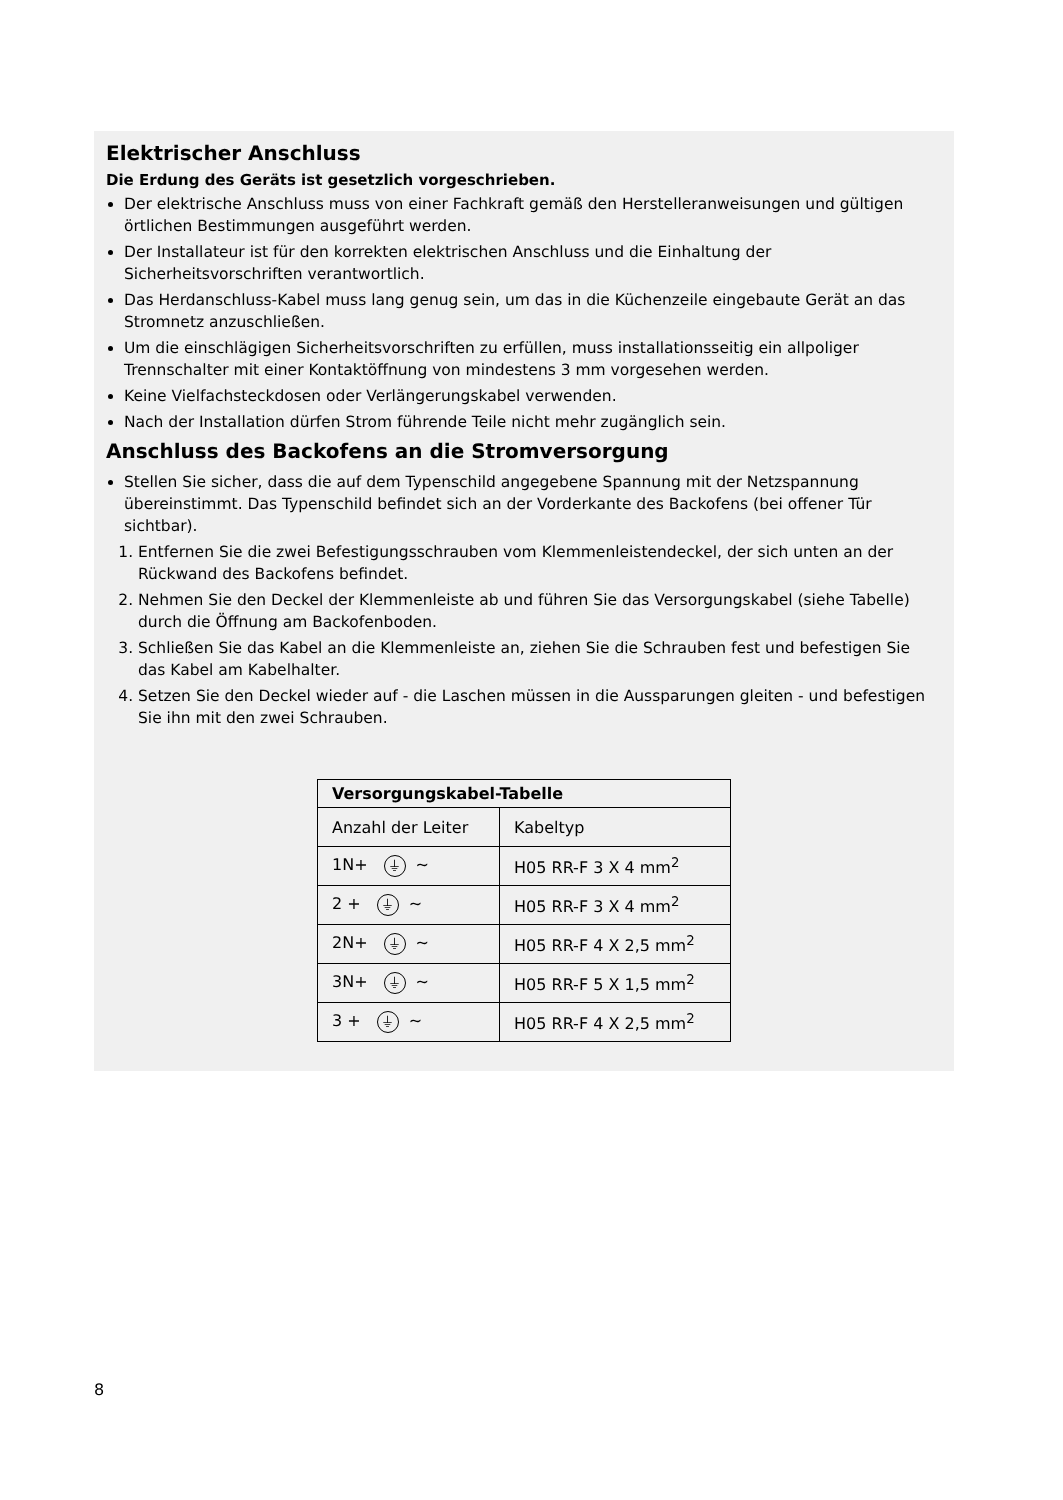Elektrischer Anschluss
Die Erdung des Geräts ist gesetzlich vorgeschrieben.
Der elektrische Anschluss muss von einer Fachkraft gemäß den Herstelleranweisungen und gültigen örtlichen Bestimmungen ausgeführt werden.
Der Installateur ist für den korrekten elektrischen Anschluss und die Einhaltung der Sicherheitsvorschriften verantwortlich.
Das Herdanschluss-Kabel muss lang genug sein, um das in die Küchenzeile eingebaute Gerät an das Stromnetz anzuschließen.
Um die einschlägigen Sicherheitsvorschriften zu erfüllen, muss installationsseitig ein allpoliger Trennschalter mit einer Kontaktöffnung von mindestens 3 mm vorgesehen werden.
Keine Vielfachsteckdosen oder Verlängerungskabel verwenden.
Nach der Installation dürfen Strom führende Teile nicht mehr zugänglich sein.
Anschluss des Backofens an die Stromversorgung
Stellen Sie sicher, dass die auf dem Typenschild angegebene Spannung mit der Netzspannung übereinstimmt. Das Typenschild befindet sich an der Vorderkante des Backofens (bei offener Tür sichtbar).
1. Entfernen Sie die zwei Befestigungsschrauben vom Klemmenleistendeckel, der sich unten an der Rückwand des Backofens befindet.
2. Nehmen Sie den Deckel der Klemmenleiste ab und führen Sie das Versorgungskabel (siehe Tabelle) durch die Öffnung am Backofenboden.
3. Schließen Sie das Kabel an die Klemmenleiste an, ziehen Sie die Schrauben fest und befestigen Sie das Kabel am Kabelhalter.
4. Setzen Sie den Deckel wieder auf - die Laschen müssen in die Aussparungen gleiten - und befestigen Sie ihn mit den zwei Schrauben.
| Versorgungskabel-Tabelle | |
| --- | --- |
| Anzahl der Leiter | Kabeltyp |
| 1N+ ⏚ ~ | H05 RR-F 3 X 4 mm<sup>2</sup> |
| 2 + ⏚ ~ | H05 RR-F 3 X 4 mm<sup>2</sup> |
| 2N+ ⏚ ~ | H05 RR-F 4 X 2,5 mm<sup>2</sup> |
| 3N+ ⏚ ~ | H05 RR-F 5 X 1,5 mm<sup>2</sup> |
| 3 + ⏚ ~ | H05 RR-F 4 X 2,5 mm<sup>2</sup> |
8